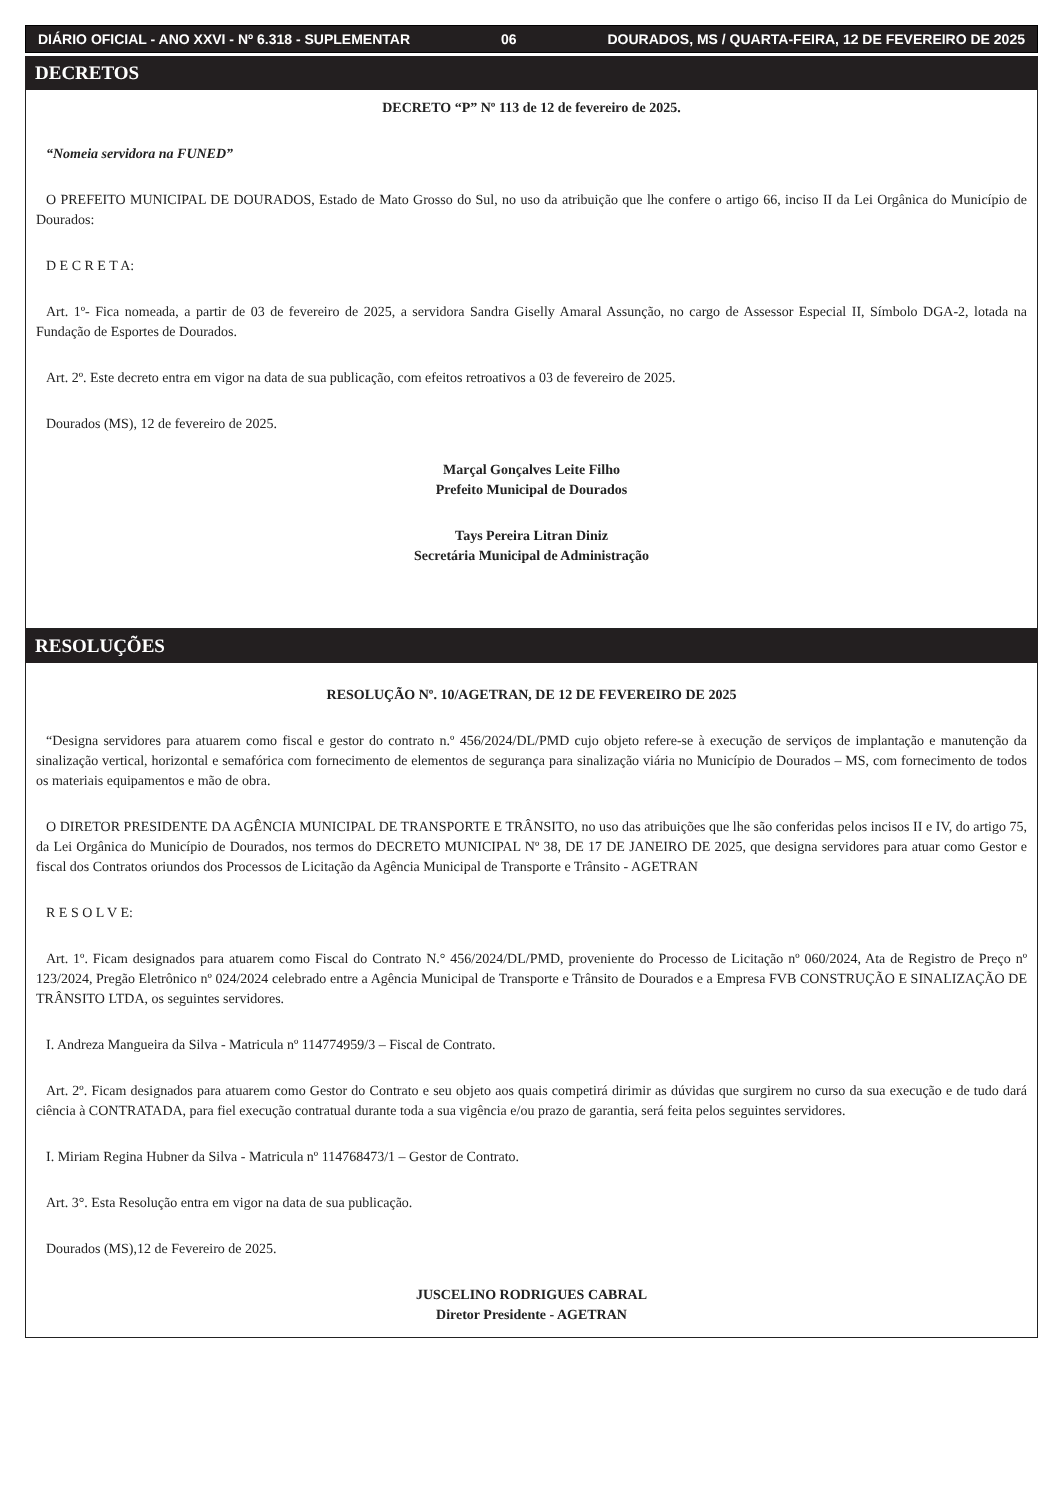DIÁRIO OFICIAL - ANO XXVI - Nº 6.318 - SUPLEMENTAR 06 DOURADOS, MS / QUARTA-FEIRA, 12 DE FEVEREIRO DE 2025
DECRETOS
DECRETO “P” Nº 113 de 12 de fevereiro de 2025.
“Nomeia servidora na FUNED”
O PREFEITO MUNICIPAL DE DOURADOS, Estado de Mato Grosso do Sul, no uso da atribuição que lhe confere o artigo 66, inciso II da Lei Orgânica do Município de Dourados:
D E C R E T A:
Art. 1º- Fica nomeada, a partir de 03 de fevereiro de 2025, a servidora Sandra Giselly Amaral Assunção, no cargo de Assessor Especial II, Símbolo DGA-2, lotada na Fundação de Esportes de Dourados.
Art. 2º. Este decreto entra em vigor na data de sua publicação, com efeitos retroativos a 03 de fevereiro de 2025.
Dourados (MS), 12 de fevereiro de 2025.
Marçal Gonçalves Leite Filho
Prefeito Municipal de Dourados
Tays Pereira Litran Diniz
Secretária Municipal de Administração
RESOLUÇÕES
RESOLUÇÃO Nº. 10/AGETRAN, DE 12 DE FEVEREIRO DE 2025
“Designa servidores para atuarem como fiscal e gestor do contrato n.º 456/2024/DL/PMD cujo objeto refere-se à execução de serviços de implantação e manutenção da sinalização vertical, horizontal e semafórica com fornecimento de elementos de segurança para sinalização viária no Município de Dourados – MS, com fornecimento de todos os materiais equipamentos e mão de obra.
O DIRETOR PRESIDENTE DA AGÊNCIA MUNICIPAL DE TRANSPORTE E TRÂNSITO, no uso das atribuições que lhe são conferidas pelos incisos II e IV, do artigo 75, da Lei Orgânica do Município de Dourados, nos termos do DECRETO MUNICIPAL Nº 38, DE 17 DE JANEIRO DE 2025, que designa servidores para atuar como Gestor e fiscal dos Contratos oriundos dos Processos de Licitação da Agência Municipal de Transporte e Trânsito - AGETRAN
R E S O L V E:
Art. 1º. Ficam designados para atuarem como Fiscal do Contrato N.° 456/2024/DL/PMD, proveniente do Processo de Licitação nº 060/2024, Ata de Registro de Preço nº 123/2024, Pregão Eletrônico nº 024/2024 celebrado entre a Agência Municipal de Transporte e Trânsito de Dourados e a Empresa FVB CONSTRUÇÃO E SINALIZAÇÃO DE TRÂNSITO LTDA, os seguintes servidores.
I. Andreza Mangueira da Silva - Matricula nº 114774959/3 – Fiscal de Contrato.
Art. 2º. Ficam designados para atuarem como Gestor do Contrato e seu objeto aos quais competirá dirimir as dúvidas que surgirem no curso da sua execução e de tudo dará ciência à CONTRATADA, para fiel execução contratual durante toda a sua vigência e/ou prazo de garantia, será feita pelos seguintes servidores.
I. Miriam Regina Hubner da Silva - Matricula nº 114768473/1 – Gestor de Contrato.
Art. 3°. Esta Resolução entra em vigor na data de sua publicação.
Dourados (MS),12 de Fevereiro de 2025.
JUSCELINO RODRIGUES CABRAL
Diretor Presidente - AGETRAN